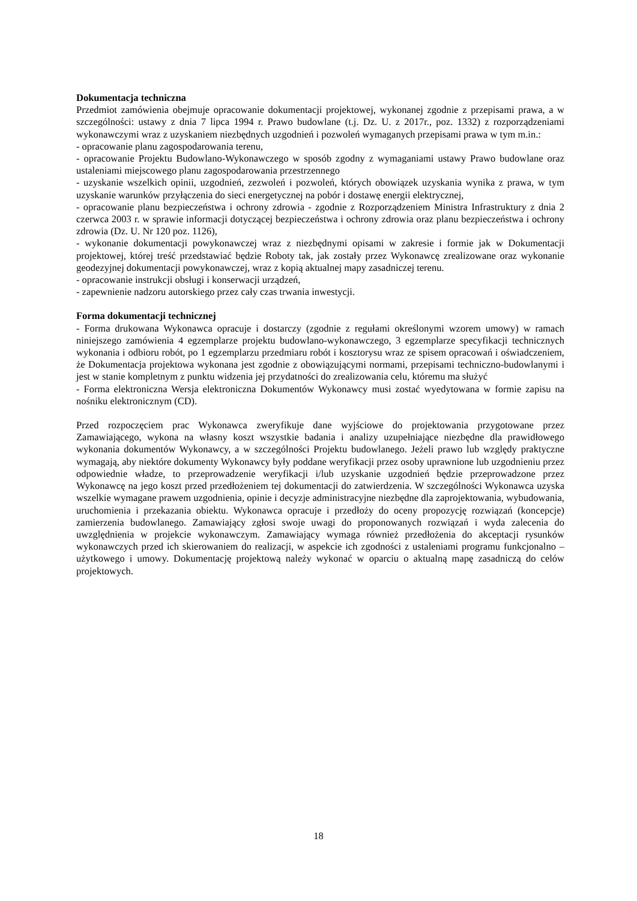Dokumentacja techniczna
Przedmiot zamówienia obejmuje opracowanie dokumentacji projektowej, wykonanej zgodnie z przepisami prawa, a w szczególności: ustawy z dnia 7 lipca 1994 r. Prawo budowlane (t.j. Dz. U. z 2017r., poz. 1332) z rozporządzeniami wykonawczymi wraz z uzyskaniem niezbędnych uzgodnień i pozwoleń wymaganych przepisami prawa w tym m.in.:
- opracowanie planu zagospodarowania terenu,
- opracowanie Projektu Budowlano-Wykonawczego w sposób zgodny z wymaganiami ustawy Prawo budowlane oraz ustaleniami miejscowego planu zagospodarowania przestrzennego
- uzyskanie wszelkich opinii, uzgodnień, zezwoleń i pozwoleń, których obowiązek uzyskania wynika z prawa, w tym uzyskanie warunków przyłączenia do sieci energetycznej na pobór i dostawę energii elektrycznej,
- opracowanie planu bezpieczeństwa i ochrony zdrowia - zgodnie z Rozporządzeniem Ministra Infrastruktury z dnia 2 czerwca 2003 r. w sprawie informacji dotyczącej bezpieczeństwa i ochrony zdrowia oraz planu bezpieczeństwa i ochrony zdrowia (Dz. U. Nr 120 poz. 1126),
- wykonanie dokumentacji powykonawczej wraz z niezbędnymi opisami w zakresie i formie jak w Dokumentacji projektowej, której treść przedstawiać będzie Roboty tak, jak zostały przez Wykonawcę zrealizowane oraz wykonanie geodezyjnej dokumentacji powykonawczej, wraz z kopią aktualnej mapy zasadniczej terenu.
- opracowanie instrukcji obsługi i konserwacji urządzeń,
- zapewnienie nadzoru autorskiego przez cały czas trwania inwestycji.
Forma dokumentacji technicznej
- Forma drukowana Wykonawca opracuje i dostarczy (zgodnie z regułami określonymi wzorem umowy) w ramach niniejszego zamówienia 4 egzemplarze projektu budowlano-wykonawczego, 3 egzemplarze specyfikacji technicznych wykonania i odbioru robót, po 1 egzemplarzu przedmiaru robót i kosztorysu wraz ze spisem opracowań i oświadczeniem, że Dokumentacja projektowa wykonana jest zgodnie z obowiązującymi normami, przepisami techniczno-budowlanymi i jest w stanie kompletnym z punktu widzenia jej przydatności do zrealizowania celu, któremu ma służyć
- Forma elektroniczna Wersja elektroniczna Dokumentów Wykonawcy musi zostać wyedytowana w formie zapisu na nośniku elektronicznym (CD).
Przed rozpoczęciem prac Wykonawca zweryfikuje dane wyjściowe do projektowania przygotowane przez Zamawiającego, wykona na własny koszt wszystkie badania i analizy uzupełniające niezbędne dla prawidłowego wykonania dokumentów Wykonawcy, a w szczególności Projektu budowlanego. Jeżeli prawo lub względy praktyczne wymagają, aby niektóre dokumenty Wykonawcy były poddane weryfikacji przez osoby uprawnione lub uzgodnieniu przez odpowiednie władze, to przeprowadzenie weryfikacji i/lub uzyskanie uzgodnień będzie przeprowadzone przez Wykonawcę na jego koszt przed przedłożeniem tej dokumentacji do zatwierdzenia. W szczególności Wykonawca uzyska wszelkie wymagane prawem uzgodnienia, opinie i decyzje administracyjne niezbędne dla zaprojektowania, wybudowania, uruchomienia i przekazania obiektu. Wykonawca opracuje i przedłoży do oceny propozycję rozwiązań (koncepcje) zamierzenia budowlanego. Zamawiający zgłosi swoje uwagi do proponowanych rozwiązań i wyda zalecenia do uwzględnienia w projekcie wykonawczym. Zamawiający wymaga również przedłożenia do akceptacji rysunków wykonawczych przed ich skierowaniem do realizacji, w aspekcie ich zgodności z ustaleniami programu funkcjonalno – użytkowego i umowy. Dokumentację projektową należy wykonać w oparciu o aktualną mapę zasadniczą do celów projektowych.
18